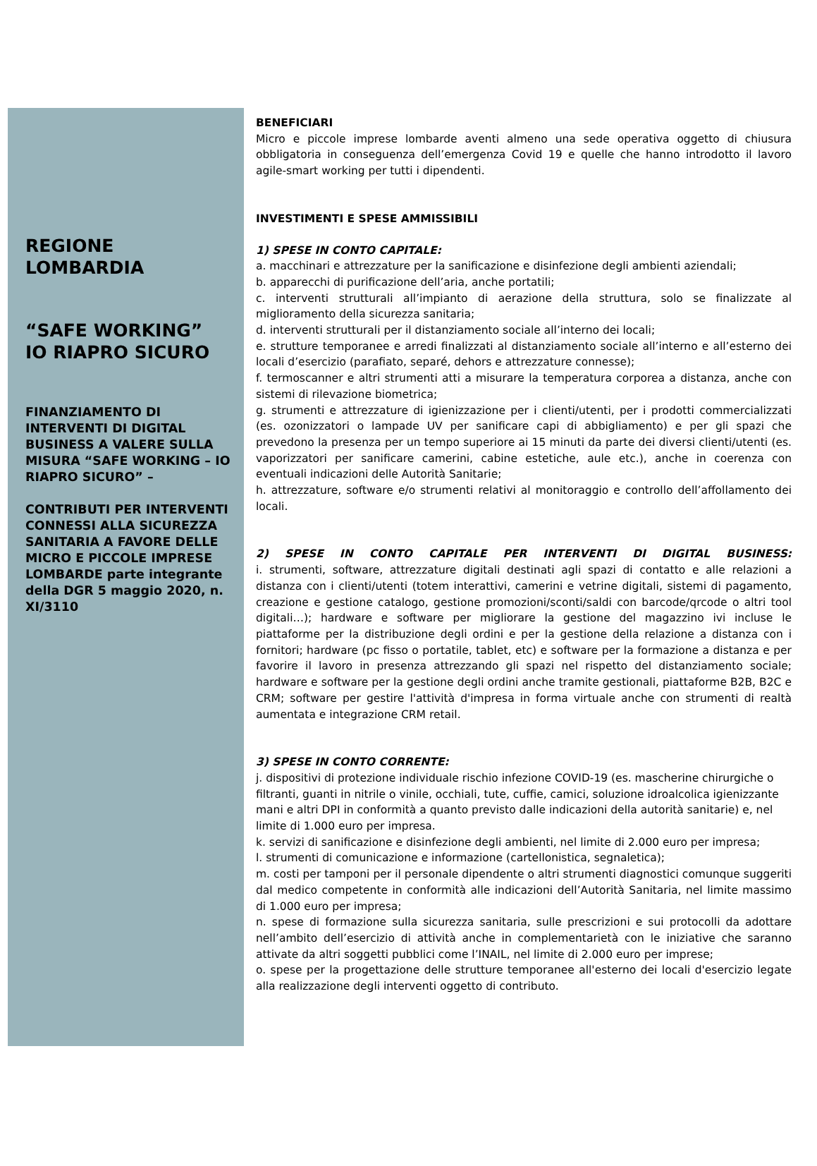REGIONE
LOMBARDIA
“SAFE WORKING”
IO RIAPRO SICURO
FINANZIAMENTO DI INTERVENTI DI DIGITAL BUSINESS A VALERE SULLA MISURA “SAFE WORKING – IO RIAPRO SICURO” –
CONTRIBUTI PER INTERVENTI CONNESSI ALLA SICUREZZA SANITARIA A FAVORE DELLE
MICRO E PICCOLE IMPRESE LOMBARDE parte integrante della DGR 5 maggio 2020, n. XI/3110
BENEFICIARI
Micro e piccole imprese lombarde aventi almeno una sede operativa oggetto di chiusura obbligatoria in conseguenza dell’emergenza Covid 19 e quelle che hanno introdotto il lavoro agile-smart working per tutti i dipendenti.
INVESTIMENTI E SPESE AMMISSIBILI
1) SPESE IN CONTO CAPITALE:
a. macchinari e attrezzature per la sanificazione e disinfezione degli ambienti aziendali;
b. apparecchi di purificazione dell’aria, anche portatili;
c. interventi strutturali all’impianto di aerazione della struttura, solo se finalizzate al miglioramento della sicurezza sanitaria;
d. interventi strutturali per il distanziamento sociale all’interno dei locali;
e. strutture temporanee e arredi finalizzati al distanziamento sociale all’interno e all’esterno dei locali d’esercizio (parafiato, separé, dehors e attrezzature connesse);
f. termoscanner e altri strumenti atti a misurare la temperatura corporea a distanza, anche con sistemi di rilevazione biometrica;
g. strumenti e attrezzature di igienizzazione per i clienti/utenti, per i prodotti commercializzati (es. ozonizzatori o lampade UV per sanificare capi di abbigliamento) e per gli spazi che prevedono la presenza per un tempo superiore ai 15 minuti da parte dei diversi clienti/utenti (es. vaporizzatori per sanificare camerini, cabine estetiche, aule etc.), anche in coerenza con eventuali indicazioni delle Autorità Sanitarie;
h. attrezzature, software e/o strumenti relativi al monitoraggio e controllo dell’affollamento dei locali.
2) SPESE IN CONTO CAPITALE PER INTERVENTI DI DIGITAL BUSINESS:
i. strumenti, software, attrezzature digitali destinati agli spazi di contatto e alle relazioni a distanza con i clienti/utenti (totem interattivi, camerini e vetrine digitali, sistemi di pagamento, creazione e gestione catalogo, gestione promozioni/sconti/saldi con barcode/qrcode o altri tool digitali…); hardware e software per migliorare la gestione del magazzino ivi incluse le piattaforme per la distribuzione degli ordini e per la gestione della relazione a distanza con i fornitori; hardware (pc fisso o portatile, tablet, etc) e software per la formazione a distanza e per favorire il lavoro in presenza attrezzando gli spazi nel rispetto del distanziamento sociale; hardware e software per la gestione degli ordini anche tramite gestionali, piattaforme B2B, B2C e CRM; software per gestire l'attività d'impresa in forma virtuale anche con strumenti di realtà aumentata e integrazione CRM retail.
3) SPESE IN CONTO CORRENTE:
j. dispositivi di protezione individuale rischio infezione COVID-19 (es. mascherine chirurgiche o filtranti, guanti in nitrile o vinile, occhiali, tute, cuffie, camici, soluzione idroalcolica igienizzante mani e altri DPI in conformità a quanto previsto dalle indicazioni della autorità sanitarie) e, nel limite di 1.000 euro per impresa.
k. servizi di sanificazione e disinfezione degli ambienti, nel limite di 2.000 euro per impresa;
l. strumenti di comunicazione e informazione (cartellonistica, segnaletica);
m. costi per tamponi per il personale dipendente o altri strumenti diagnostici comunque suggeriti dal medico competente in conformità alle indicazioni dell’Autorità Sanitaria, nel limite massimo di 1.000 euro per impresa;
n. spese di formazione sulla sicurezza sanitaria, sulle prescrizioni e sui protocolli da adottare nell’ambito dell’esercizio di attività anche in complementarietà con le iniziative che saranno attivate da altri soggetti pubblici come l’INAIL, nel limite di 2.000 euro per imprese;
o. spese per la progettazione delle strutture temporanee all'esterno dei locali d'esercizio legate alla realizzazione degli interventi oggetto di contributo.